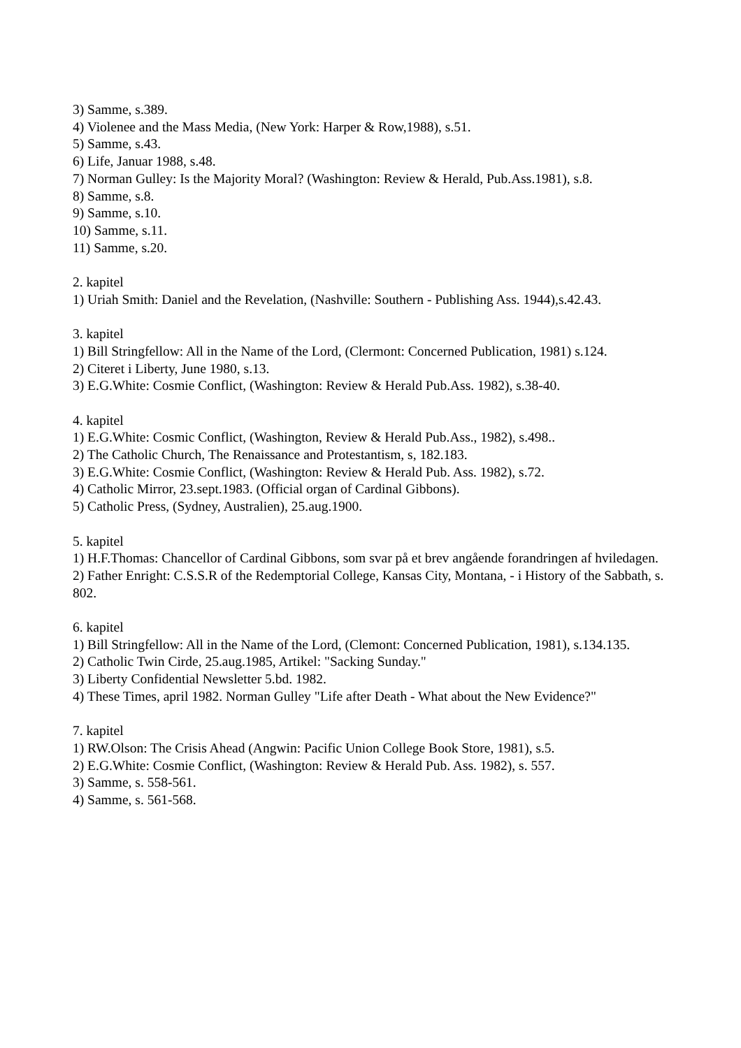3) Samme, s.389.
4) Violenee and the Mass Media, (New York: Harper & Row,1988), s.51.
5) Samme, s.43.
6) Life, Januar 1988, s.48.
7) Norman Gulley: Is the Majority Moral? (Washington: Review & Herald, Pub.Ass.1981), s.8.
8) Samme, s.8.
9) Samme, s.10.
10) Samme, s.11.
11) Samme, s.20.
2. kapitel
1) Uriah Smith: Daniel and the Revelation, (Nashville: Southern - Publishing Ass. 1944),s.42.43.
3. kapitel
1) Bill Stringfellow: All in the Name of the Lord, (Clermont: Concerned Publication, 1981) s.124.
2) Citeret i Liberty, June 1980, s.13.
3) E.G.White: Cosmie Conflict, (Washington: Review & Herald Pub.Ass. 1982), s.38-40.
4. kapitel
1) E.G.White: Cosmic Conflict, (Washington, Review & Herald Pub.Ass., 1982), s.498..
2) The Catholic Church, The Renaissance and Protestantism, s, 182.183.
3) E.G.White: Cosmie Conflict, (Washington: Review & Herald Pub. Ass. 1982), s.72.
4) Catholic Mirror, 23.sept.1983. (Official organ of Cardinal Gibbons).
5) Catholic Press, (Sydney, Australien), 25.aug.1900.
5. kapitel
1) H.F.Thomas: Chancellor of Cardinal Gibbons, som svar på et brev angående forandringen af hviledagen.
2) Father Enright: C.S.S.R of the Redemptorial College, Kansas City, Montana, - i History of the Sabbath, s. 802.
6. kapitel
1) Bill Stringfellow: All in the Name of the Lord, (Clemont: Concerned Publication, 1981), s.134.135.
2) Catholic Twin Cirde, 25.aug.1985, Artikel: "Sacking Sunday."
3) Liberty Confidential Newsletter 5.bd. 1982.
4) These Times, april 1982. Norman Gulley "Life after Death - What about the New Evidence?"
7. kapitel
1) RW.Olson: The Crisis Ahead (Angwin: Pacific Union College Book Store, 1981), s.5.
2) E.G.White: Cosmie Conflict, (Washington: Review & Herald Pub. Ass. 1982), s. 557.
3) Samme, s. 558-561.
4) Samme, s. 561-568.